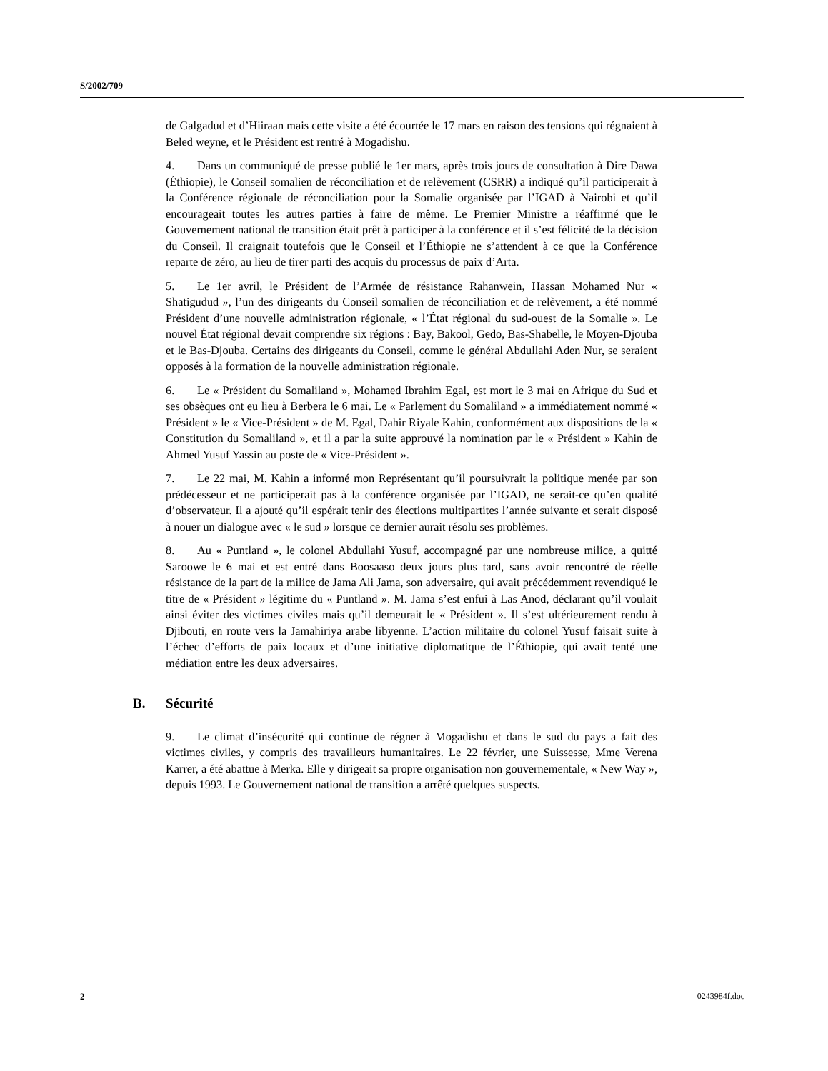S/2002/709
de Galgadud et d’Hiiraan mais cette visite a été écourtée le 17 mars en raison des tensions qui régnaient à Beled weyne, et le Président est rentré à Mogadishu.
4. Dans un communiqué de presse publié le 1er mars, après trois jours de consultation à Dire Dawa (Éthiopie), le Conseil somalien de réconciliation et de relèvement (CSRR) a indiqué qu’il participerait à la Conférence régionale de réconciliation pour la Somalie organisée par l’IGAD à Nairobi et qu’il encourageait toutes les autres parties à faire de même. Le Premier Ministre a réaffirmé que le Gouvernement national de transition était prêt à participer à la conférence et il s’est félicité de la décision du Conseil. Il craignait toutefois que le Conseil et l’Éthiopie ne s’attendent à ce que la Conférence reparte de zéro, au lieu de tirer parti des acquis du processus de paix d’Arta.
5. Le 1er avril, le Président de l’Armée de résistance Rahanwein, Hassan Mohamed Nur « Shatigudud », l’un des dirigeants du Conseil somalien de réconciliation et de relèvement, a été nommé Président d’une nouvelle administration régionale, « l’État régional du sud-ouest de la Somalie ». Le nouvel État régional devait comprendre six régions : Bay, Bakool, Gedo, Bas-Shabelle, le Moyen-Djouba et le Bas-Djouba. Certains des dirigeants du Conseil, comme le général Abdullahi Aden Nur, se seraient opposés à la formation de la nouvelle administration régionale.
6. Le « Président du Somaliland », Mohamed Ibrahim Egal, est mort le 3 mai en Afrique du Sud et ses obsèques ont eu lieu à Berbera le 6 mai. Le « Parlement du Somaliland » a immédiatement nommé « Président » le « Vice-Président » de M. Egal, Dahir Riyale Kahin, conformément aux dispositions de la « Constitution du Somaliland », et il a par la suite approuvé la nomination par le « Président » Kahin de Ahmed Yusuf Yassin au poste de « Vice-Président ».
7. Le 22 mai, M. Kahin a informé mon Représentant qu’il poursuivrait la politique menée par son prédécesseur et ne participerait pas à la conférence organisée par l’IGAD, ne serait-ce qu’en qualité d’observateur. Il a ajouté qu’il espérait tenir des élections multipartites l’année suivante et serait disposé à nouer un dialogue avec « le sud » lorsque ce dernier aurait résolu ses problèmes.
8. Au « Puntland », le colonel Abdullahi Yusuf, accompagné par une nombreuse milice, a quitté Saroowe le 6 mai et est entré dans Boosaaso deux jours plus tard, sans avoir rencontré de réelle résistance de la part de la milice de Jama Ali Jama, son adversaire, qui avait précédemment revendiqué le titre de « Président » légitime du « Puntland ». M. Jama s’est enfui à Las Anod, déclarant qu’il voulait ainsi éviter des victimes civiles mais qu’il demeurait le « Président ». Il s’est ultérieurement rendu à Djibouti, en route vers la Jamahiriya arabe libyenne. L’action militaire du colonel Yusuf faisait suite à l’échec d’efforts de paix locaux et d’une initiative diplomatique de l’Éthiopie, qui avait tenté une médiation entre les deux adversaires.
B. Sécurité
9. Le climat d’insécurité qui continue de régner à Mogadishu et dans le sud du pays a fait des victimes civiles, y compris des travailleurs humanitaires. Le 22 février, une Suissesse, Mme Verena Karrer, a été abattue à Merka. Elle y dirigeait sa propre organisation non gouvernementale, « New Way », depuis 1993. Le Gouvernement national de transition a arrêté quelques suspects.
2 0243984f.doc